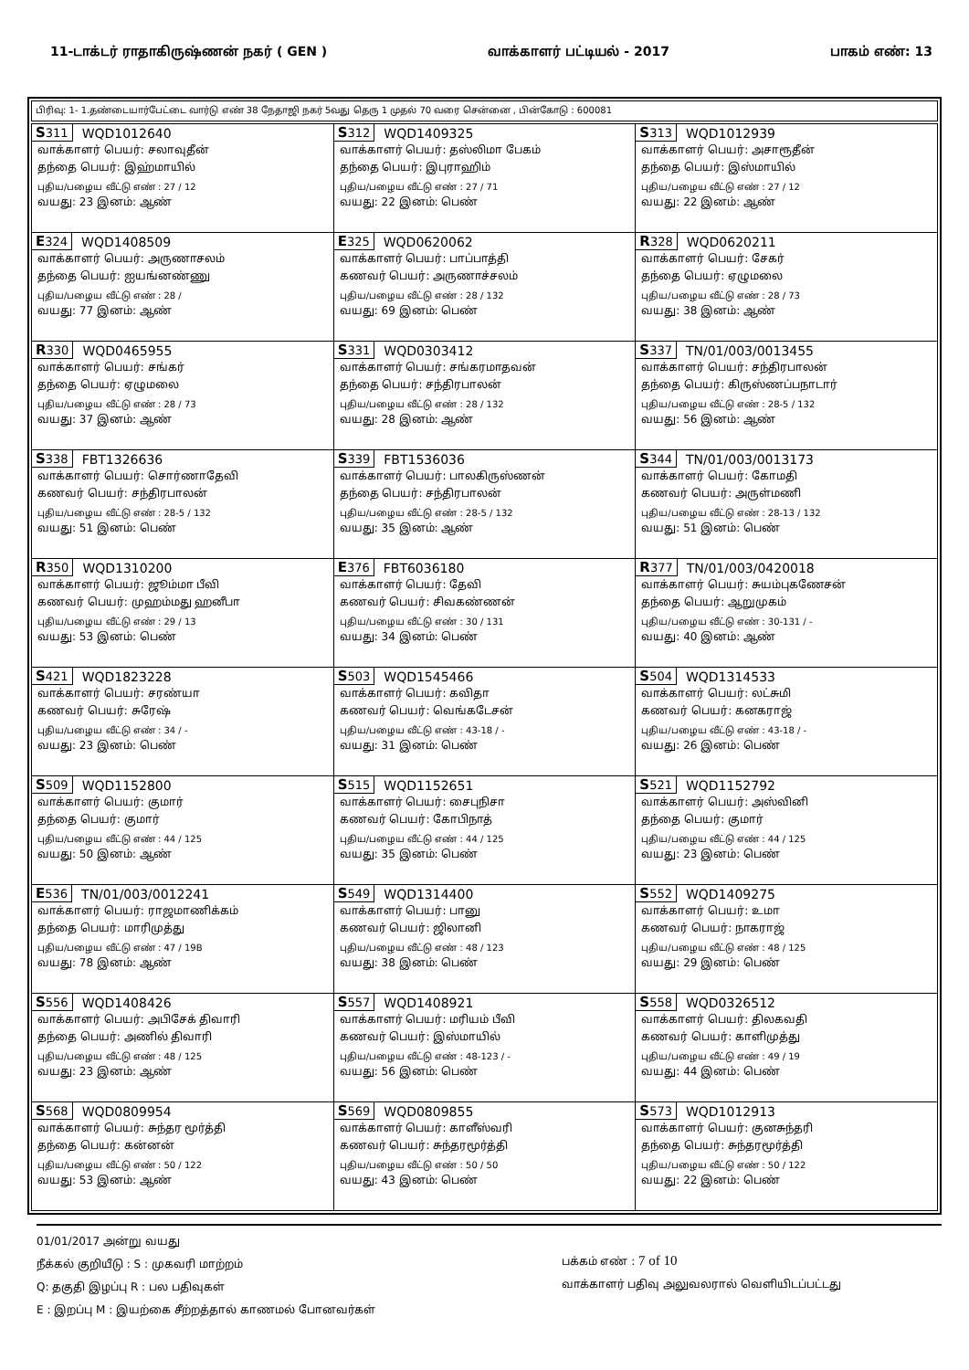11-டாக்டர் ராதாகிருஷ்ணன் நகர் ( GEN ) வாக்காளர் பட்டியல் - 2017 பாகம் எண்: 13
பிரிவு: 1- 1.தண்டையார்பேட்டை வார்டு எண் 38 நேதாஜி நகர் 5வது தெரு 1 முதல் 70 வரை சென்னை , பின்கோடு : 600081
| S 311 WQD1012640 வாக்காளர் பெயர்: சலாவுதீன் தந்தை பெயர்: இஹ்மாயில் புதிய/பழைய வீட்டு எண் : 27 / 12 வயது: 23 இனம்: ஆண் | S 312 WQD1409325 வாக்காளர் பெயர்: தஸ்லிமா பேகம் தந்தை பெயர்: இபுராஹிம் புதிய/பழைய வீட்டு எண் : 27 / 71 வயது: 22 இனம்: பெண் | S 313 WQD1012939 வாக்காளர் பெயர்: அசாரூதீன் தந்தை பெயர்: இஸ்மாயில் புதிய/பழைய வீட்டு எண் : 27 / 12 வயது: 22 இனம்: ஆண் |
| E 324 WQD1408509 வாக்காளர் பெயர்: அருணாசலம் தந்தை பெயர்: ஐயங்னண்ணு புதிய/பழைய வீட்டு எண் : 28 / வயது: 77 இனம்: ஆண் | E 325 WQD0620062 வாக்காளர் பெயர்: பாப்பாத்தி கணவர் பெயர்: அருணாச்சலம் புதிய/பழைய வீட்டு எண் : 28 / 132 வயது: 69 இனம்: பெண் | R 328 WQD0620211 வாக்காளர் பெயர்: சேகர் தந்தை பெயர்: ஏழுமலை புதிய/பழைய வீட்டு எண் : 28 / 73 வயது: 38 இனம்: ஆண் |
| R 330 WQD0465955 வாக்காளர் பெயர்: சங்கர் தந்தை பெயர்: ஏழுமலை புதிய/பழைய வீட்டு எண் : 28 / 73 வயது: 37 இனம்: ஆண் | S 331 WQD0303412 வாக்காளர் பெயர்: சங்கரமாதவன் தந்தை பெயர்: சந்திரபாலன் புதிய/பழைய வீட்டு எண் : 28 / 132 வயது: 28 இனம்: ஆண் | S 337 TN/01/003/0013455 வாக்காளர் பெயர்: சந்திரபாலன் தந்தை பெயர்: கிருஸ்ணப்பநாடார் புதிய/பழைய வீட்டு எண் : 28-5 / 132 வயது: 56 இனம்: ஆண் |
| S 338 FBT1326636 வாக்காளர் பெயர்: சொர்ணாதேவி கணவர் பெயர்: சந்திரபாலன் புதிய/பழைய வீட்டு எண் : 28-5 / 132 வயது: 51 இனம்: பெண் | S 339 FBT1536036 வாக்காளர் பெயர்: பாலகிருஸ்ணன் தந்தை பெயர்: சந்திரபாலன் புதிய/பழைய வீட்டு எண் : 28-5 / 132 வயது: 35 இனம்: ஆண் | S 344 TN/01/003/0013173 வாக்காளர் பெயர்: கோமதி கணவர் பெயர்: அருள்மணி புதிய/பழைய வீட்டு எண் : 28-13 / 132 வயது: 51 இனம்: பெண் |
| R 350 WQD1310200 வாக்காளர் பெயர்: ஜூம்மா பீவி கணவர் பெயர்: முஹம்மது ஹனீபா புதிய/பழைய வீட்டு எண் : 29 / 13 வயது: 53 இனம்: பெண் | E 376 FBT6036180 வாக்காளர் பெயர்: தேவி கணவர் பெயர்: சிவகண்ணன் புதிய/பழைய வீட்டு எண் : 30 / 131 வயது: 34 இனம்: பெண் | R 377 TN/01/003/0420018 வாக்காளர் பெயர்: சுயம்புகணேசன் தந்தை பெயர்: ஆறுமுகம் புதிய/பழைய வீட்டு எண் : 30-131 / - வயது: 40 இனம்: ஆண் |
| S 421 WQD1823228 வாக்காளர் பெயர்: சரண்யா கணவர் பெயர்: சுரேஷ் புதிய/பழைய வீட்டு எண் : 34 / - வயது: 23 இனம்: பெண் | S 503 WQD1545466 வாக்காளர் பெயர்: கவிதா கணவர் பெயர்: வெங்கடேசன் புதிய/பழைய வீட்டு எண் : 43-18 / - வயது: 31 இனம்: பெண் | S 504 WQD1314533 வாக்காளர் பெயர்: லட்சுமி கணவர் பெயர்: கனகராஜ் புதிய/பழைய வீட்டு எண் : 43-18 / - வயது: 26 இனம்: பெண் |
| S 509 WQD1152800 வாக்காளர் பெயர்: குமார் தந்தை பெயர்: குமார் புதிய/பழைய வீட்டு எண் : 44 / 125 வயது: 50 இனம்: ஆண் | S 515 WQD1152651 வாக்காளர் பெயர்: சைபுநிசா கணவர் பெயர்: கோபிநாத் புதிய/பழைய வீட்டு எண் : 44 / 125 வயது: 35 இனம்: பெண் | S 521 WQD1152792 வாக்காளர் பெயர்: அஸ்வினி தந்தை பெயர்: குமார் புதிய/பழைய வீட்டு எண் : 44 / 125 வயது: 23 இனம்: பெண் |
| E 536 TN/01/003/0012241 வாக்காளர் பெயர்: ராஜமாணிக்கம் தந்தை பெயர்: மாரிமுத்து புதிய/பழைய வீட்டு எண் : 47 / 19B வயது: 78 இனம்: ஆண் | S 549 WQD1314400 வாக்காளர் பெயர்: பானு கணவர் பெயர்: ஜிலானி புதிய/பழைய வீட்டு எண் : 48 / 123 வயது: 38 இனம்: பெண் | S 552 WQD1409275 வாக்காளர் பெயர்: உமா கணவர் பெயர்: நாகராஜ் புதிய/பழைய வீட்டு எண் : 48 / 125 வயது: 29 இனம்: பெண் |
| S 556 WQD1408426 வாக்காளர் பெயர்: அபிசேக் திவாரி தந்தை பெயர்: அணில் திவாரி புதிய/பழைய வீட்டு எண் : 48 / 125 வயது: 23 இனம்: ஆண் | S 557 WQD1408921 வாக்காளர் பெயர்: மரியம் பீவி கணவர் பெயர்: இஸ்மாயில் புதிய/பழைய வீட்டு எண் : 48-123 / - வயது: 56 இனம்: பெண் | S 558 WQD0326512 வாக்காளர் பெயர்: திலகவதி கணவர் பெயர்: காளிமுத்து புதிய/பழைய வீட்டு எண் : 49 / 19 வயது: 44 இனம்: பெண் |
| S 568 WQD0809954 வாக்காளர் பெயர்: சுந்தர மூர்த்தி தந்தை பெயர்: கன்னன் புதிய/பழைய வீட்டு எண் : 50 / 122 வயது: 53 இனம்: ஆண் | S 569 WQD0809855 வாக்காளர் பெயர்: காளீஸ்வரி கணவர் பெயர்: சுந்தரமூர்த்தி புதிய/பழைய வீட்டு எண் : 50 / 50 வயது: 43 இனம்: பெண் | S 573 WQD1012913 வாக்காளர் பெயர்: குனசுந்தரி தந்தை பெயர்: சுந்தரமூர்த்தி புதிய/பழைய வீட்டு எண் : 50 / 122 வயது: 22 இனம்: பெண் |
01/01/2017 அன்று வயது
நீக்கல் குறியீடு : S : முகவரி மாற்றம்
Q: தகுதி இழப்பு R : பல பதிவுகள்
E : இறப்பு M : இயற்கை சீற்றத்தால் காணமல் போனவர்கள்
பக்கம் எண் : 7 of 10
வாக்காளர் பதிவு அலுவலரால் வெளியிடப்பட்டது